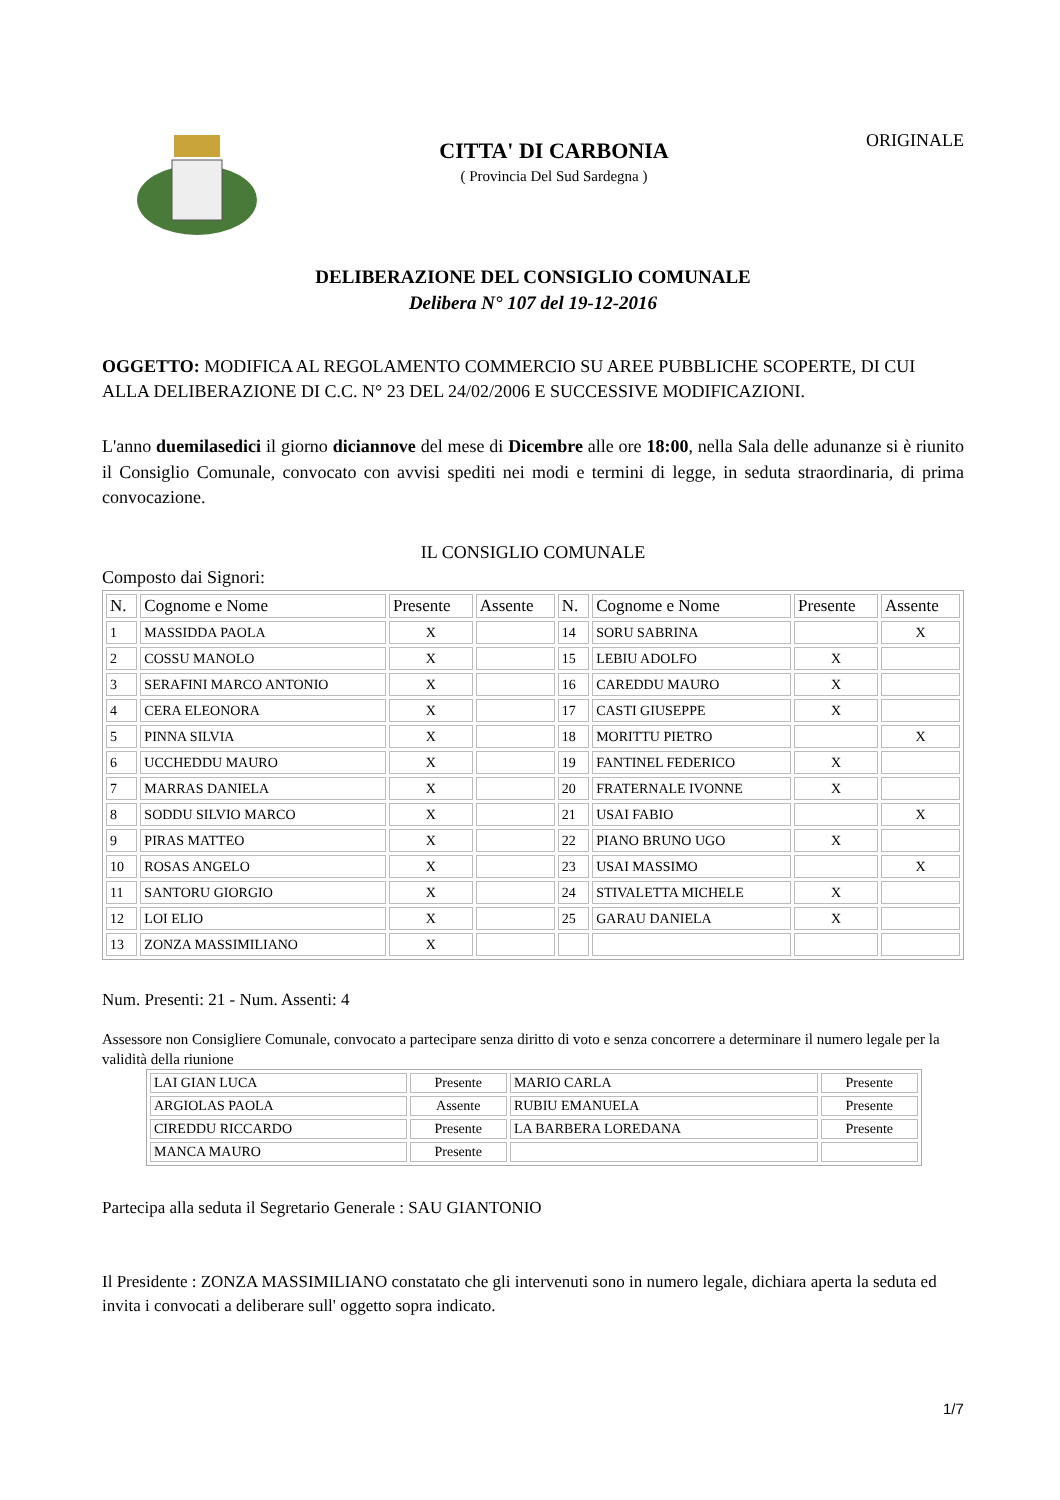CITTA' DI CARBONIA
( Provincia Del Sud Sardegna )
ORIGINALE
DELIBERAZIONE DEL CONSIGLIO COMUNALE
Delibera N° 107 del 19-12-2016
OGGETTO: MODIFICA AL REGOLAMENTO COMMERCIO SU AREE PUBBLICHE SCOPERTE, DI CUI ALLA DELIBERAZIONE DI C.C. N° 23 DEL 24/02/2006 E SUCCESSIVE MODIFICAZIONI.
L'anno duemilasedici il giorno diciannove del mese di Dicembre alle ore 18:00, nella Sala delle adunanze si è riunito il Consiglio Comunale, convocato con avvisi spediti nei modi e termini di legge, in seduta straordinaria, di prima convocazione.
IL CONSIGLIO COMUNALE
Composto dai Signori:
| N. | Cognome e Nome | Presente | Assente | N. | Cognome e Nome | Presente | Assente |
| --- | --- | --- | --- | --- | --- | --- | --- |
| 1 | MASSIDDA PAOLA | X | | 14 | SORU SABRINA | | X |
| 2 | COSSU MANOLO | X | | 15 | LEBIU ADOLFO | X | |
| 3 | SERAFINI MARCO ANTONIO | X | | 16 | CAREDDU MAURO | X | |
| 4 | CERA ELEONORA | X | | 17 | CASTI GIUSEPPE | X | |
| 5 | PINNA SILVIA | X | | 18 | MORITTU PIETRO | | X |
| 6 | UCCHEDDU MAURO | X | | 19 | FANTINEL FEDERICO | X | |
| 7 | MARRAS DANIELA | X | | 20 | FRATERNALE IVONNE | X | |
| 8 | SODDU SILVIO MARCO | X | | 21 | USAI FABIO | | X |
| 9 | PIRAS MATTEO | X | | 22 | PIANO BRUNO UGO | X | |
| 10 | ROSAS ANGELO | X | | 23 | USAI MASSIMO | | X |
| 11 | SANTORU GIORGIO | X | | 24 | STIVALETTA MICHELE | X | |
| 12 | LOI ELIO | X | | 25 | GARAU DANIELA | X | |
| 13 | ZONZA MASSIMILIANO | X | | | | | |
Num. Presenti: 21 - Num. Assenti: 4
Assessore non Consigliere Comunale, convocato a partecipare senza diritto di voto e senza concorrere a determinare il numero legale per la validità della riunione
| LAI GIAN LUCA | Presente | MARIO CARLA | Presente |
| ARGIOLAS PAOLA | Assente | RUBIU EMANUELA | Presente |
| CIREDDU RICCARDO | Presente | LA BARBERA LOREDANA | Presente |
| MANCA MAURO | Presente | | |
Partecipa alla seduta il Segretario Generale : SAU GIANTONIO
Il Presidente : ZONZA MASSIMILIANO constatato che gli intervenuti sono in numero legale, dichiara aperta la seduta ed invita i convocati a deliberare sull' oggetto sopra indicato.
1/7